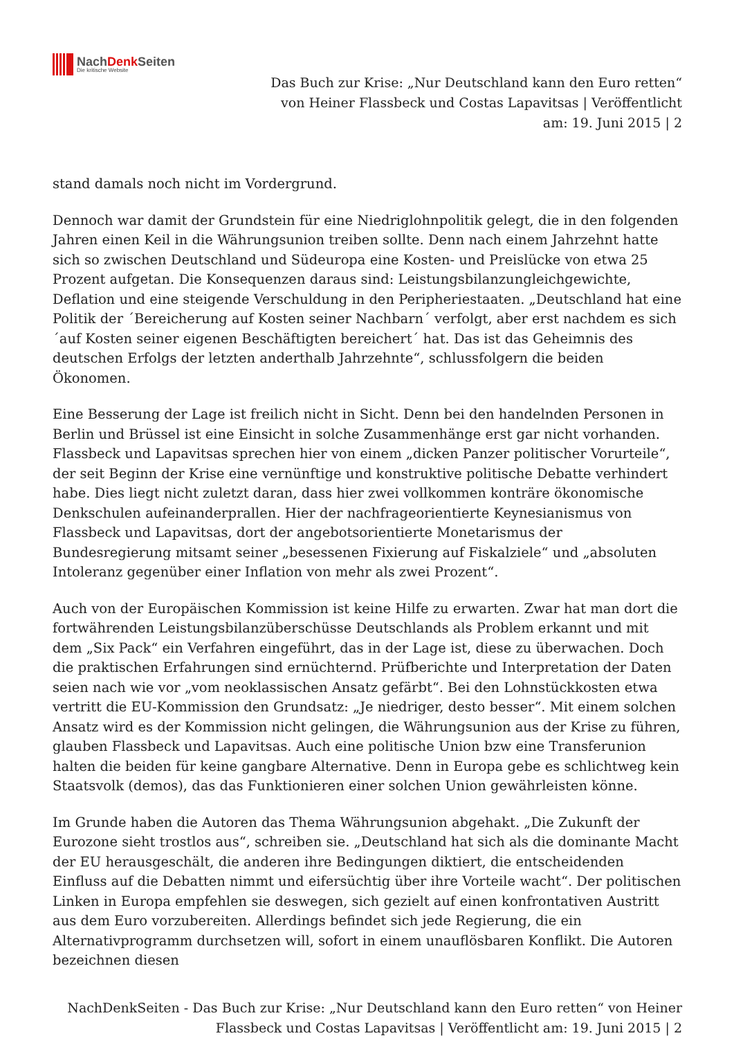NachDenk Seiten
Die kritische Website
Das Buch zur Krise: „Nur Deutschland kann den Euro retten“ von Heiner Flassbeck und Costas Lapavitsas | Veröffentlicht am: 19. Juni 2015 | 2
stand damals noch nicht im Vordergrund.
Dennoch war damit der Grundstein für eine Niedriglohnpolitik gelegt, die in den folgenden Jahren einen Keil in die Währungsunion treiben sollte. Denn nach einem Jahrzehnt hatte sich so zwischen Deutschland und Südeuropa eine Kosten- und Preislücke von etwa 25 Prozent aufgetan. Die Konsequenzen daraus sind: Leistungsbilanzungleichgewichte, Deflation und eine steigende Verschuldung in den Peripheriestaaten. „Deutschland hat eine Politik der ´Bereicherung auf Kosten seiner Nachbarn´ verfolgt, aber erst nachdem es sich ´auf Kosten seiner eigenen Beschäftigten bereichert´ hat. Das ist das Geheimnis des deutschen Erfolgs der letzten anderthalb Jahrzehnte“, schlussfolgern die beiden Ökonomen.
Eine Besserung der Lage ist freilich nicht in Sicht. Denn bei den handelnden Personen in Berlin und Brüssel ist eine Einsicht in solche Zusammenhänge erst gar nicht vorhanden. Flassbeck und Lapavitsas sprechen hier von einem „dicken Panzer politischer Vorurteile“, der seit Beginn der Krise eine vernünftige und konstruktive politische Debatte verhindert habe. Dies liegt nicht zuletzt daran, dass hier zwei vollkommen konträre ökonomische Denkschulen aufeinanderprallen. Hier der nachfrageorientierte Keynesianismus von Flassbeck und Lapavitsas, dort der angebotsorientierte Monetarismus der Bundesregierung mitsamt seiner „besessenen Fixierung auf Fiskalziele“ und „absoluten Intoleranz gegenüber einer Inflation von mehr als zwei Prozent“.
Auch von der Europäischen Kommission ist keine Hilfe zu erwarten. Zwar hat man dort die fortwährenden Leistungsbilanzüberschüsse Deutschlands als Problem erkannt und mit dem „Six Pack“ ein Verfahren eingeführt, das in der Lage ist, diese zu überwachen. Doch die praktischen Erfahrungen sind ernüchternd. Prüfberichte und Interpretation der Daten seien nach wie vor „vom neoklassischen Ansatz gefärbt“. Bei den Lohnstückkosten etwa vertritt die EU-Kommission den Grundsatz: „Je niedriger, desto besser“. Mit einem solchen Ansatz wird es der Kommission nicht gelingen, die Währungsunion aus der Krise zu führen, glauben Flassbeck und Lapavitsas. Auch eine politische Union bzw eine Transferunion halten die beiden für keine gangbare Alternative. Denn in Europa gebe es schlichtweg kein Staatsvolk (demos), das das Funktionieren einer solchen Union gewährleisten könne.
Im Grunde haben die Autoren das Thema Währungsunion abgehakt. „Die Zukunft der Eurozone sieht trostlos aus“, schreiben sie. „Deutschland hat sich als die dominante Macht der EU herausgeschält, die anderen ihre Bedingungen diktiert, die entscheidenden Einfluss auf die Debatten nimmt und eifersüchtig über ihre Vorteile wacht“. Der politischen Linken in Europa empfehlen sie deswegen, sich gezielt auf einen konfrontativen Austritt aus dem Euro vorzubereiten. Allerdings befindet sich jede Regierung, die ein Alternativprogramm durchsetzen will, sofort in einem unauflösbaren Konflikt. Die Autoren bezeichnen diesen
NachDenkSeiten - Das Buch zur Krise: „Nur Deutschland kann den Euro retten“ von Heiner Flassbeck und Costas Lapavitsas | Veröffentlicht am: 19. Juni 2015 | 2